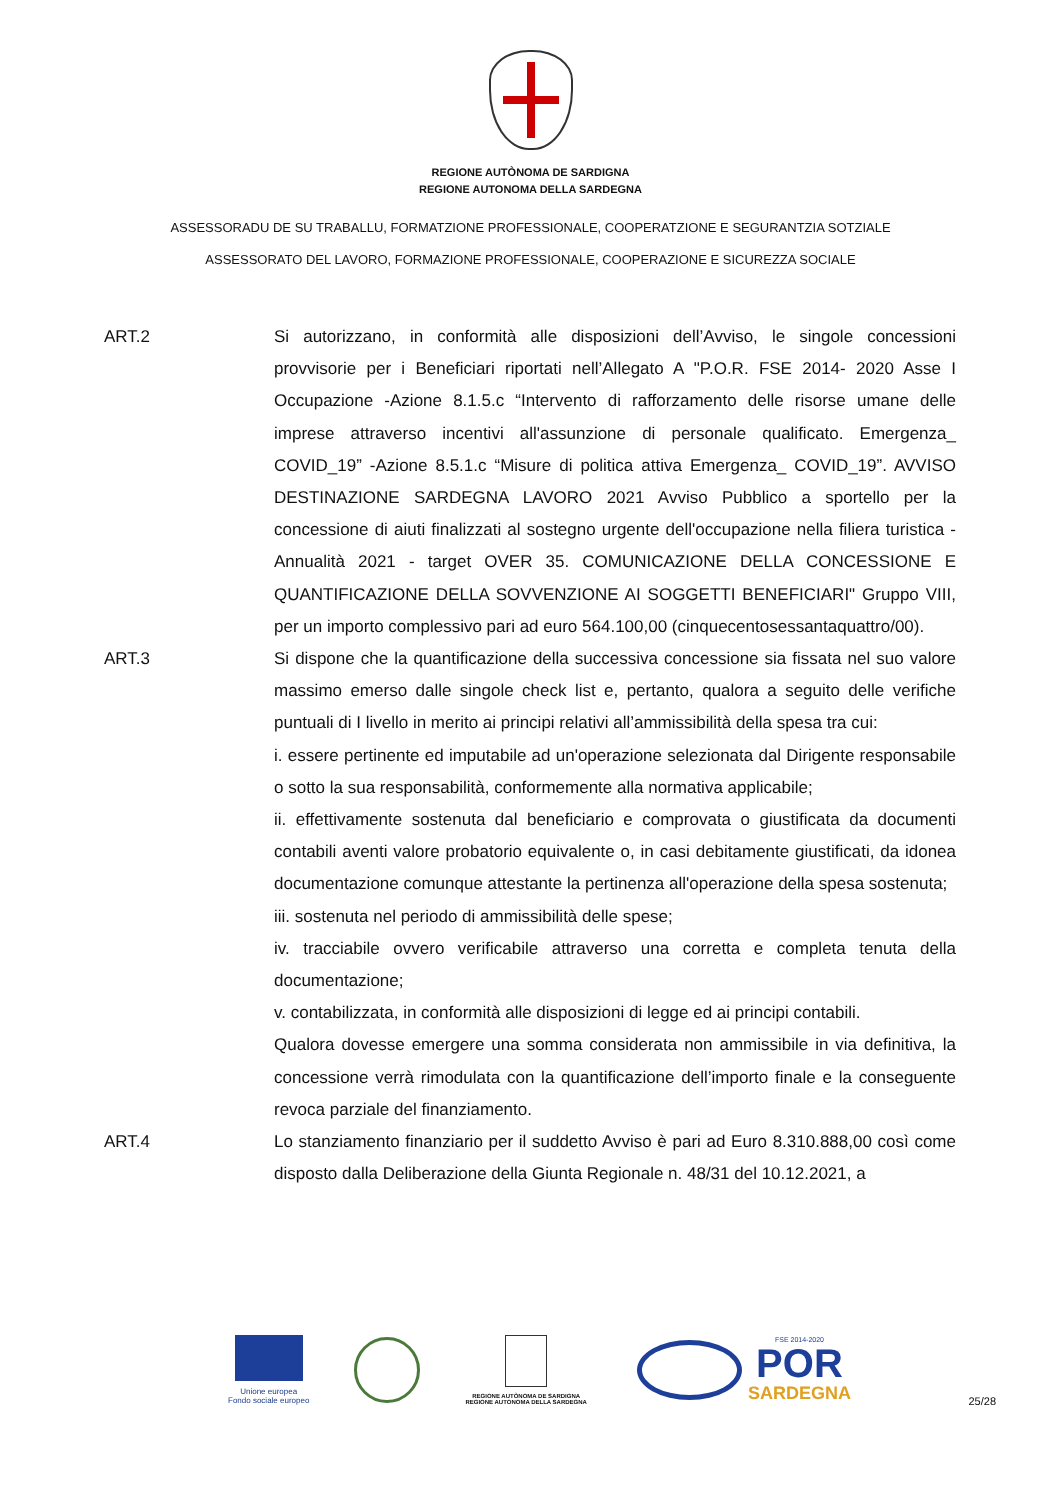REGIONE AUTÒNOMA DE SARDIGNA
REGIONE AUTONOMA DELLA SARDEGNA
ASSESSORADU DE SU TRABALLU, FORMATZIONE PROFESSIONALE, COOPERATZIONE E SEGURANTZIA SOTZIALE
ASSESSORATO DEL LAVORO, FORMAZIONE PROFESSIONALE, COOPERAZIONE E SICUREZZA SOCIALE
ART.2 Si autorizzano, in conformità alle disposizioni dell’Avviso, le singole concessioni provvisorie per i Beneficiari riportati nell’Allegato A "P.O.R. FSE 2014- 2020 Asse I Occupazione -Azione 8.1.5.c “Intervento di rafforzamento delle risorse umane delle imprese attraverso incentivi all'assunzione di personale qualificato. Emergenza_ COVID_19” -Azione 8.5.1.c “Misure di politica attiva Emergenza_ COVID_19”. AVVISO DESTINAZIONE SARDEGNA LAVORO 2021 Avviso Pubblico a sportello per la concessione di aiuti finalizzati al sostegno urgente dell'occupazione nella filiera turistica - Annualità 2021 - target OVER 35. COMUNICAZIONE DELLA CONCESSIONE E QUANTIFICAZIONE DELLA SOVVENZIONE AI SOGGETTI BENEFICIARI" Gruppo VIII, per un importo complessivo pari ad euro 564.100,00 (cinquecentosessantaquattro/00).
ART.3 Si dispone che la quantificazione della successiva concessione sia fissata nel suo valore massimo emerso dalle singole check list e, pertanto, qualora a seguito delle verifiche puntuali di I livello in merito ai principi relativi all’ammissibilità della spesa tra cui:
i. essere pertinente ed imputabile ad un'operazione selezionata dal Dirigente responsabile o sotto la sua responsabilità, conformemente alla normativa applicabile;
ii. effettivamente sostenuta dal beneficiario e comprovata o giustificata da documenti contabili aventi valore probatorio equivalente o, in casi debitamente giustificati, da idonea documentazione comunque attestante la pertinenza all'operazione della spesa sostenuta;
iii. sostenuta nel periodo di ammissibilità delle spese;
iv. tracciabile ovvero verificabile attraverso una corretta e completa tenuta della documentazione;
v. contabilizzata, in conformità alle disposizioni di legge ed ai principi contabili.
Qualora dovesse emergere una somma considerata non ammissibile in via definitiva, la concessione verrà rimodulata con la quantificazione dell’importo finale e la conseguente revoca parziale del finanziamento.
ART.4 Lo stanziamento finanziario per il suddetto Avviso è pari ad Euro 8.310.888,00 così come disposto dalla Deliberazione della Giunta Regionale n. 48/31 del 10.12.2021, a
Unione europea
Fondo sociale europeo
REGIONE AUTÒNOMA DE SARDIGNA
REGIONE AUTONOMA DELLA SARDEGNA
FSE 2014-2020
POR
SARDEGNA
25/28